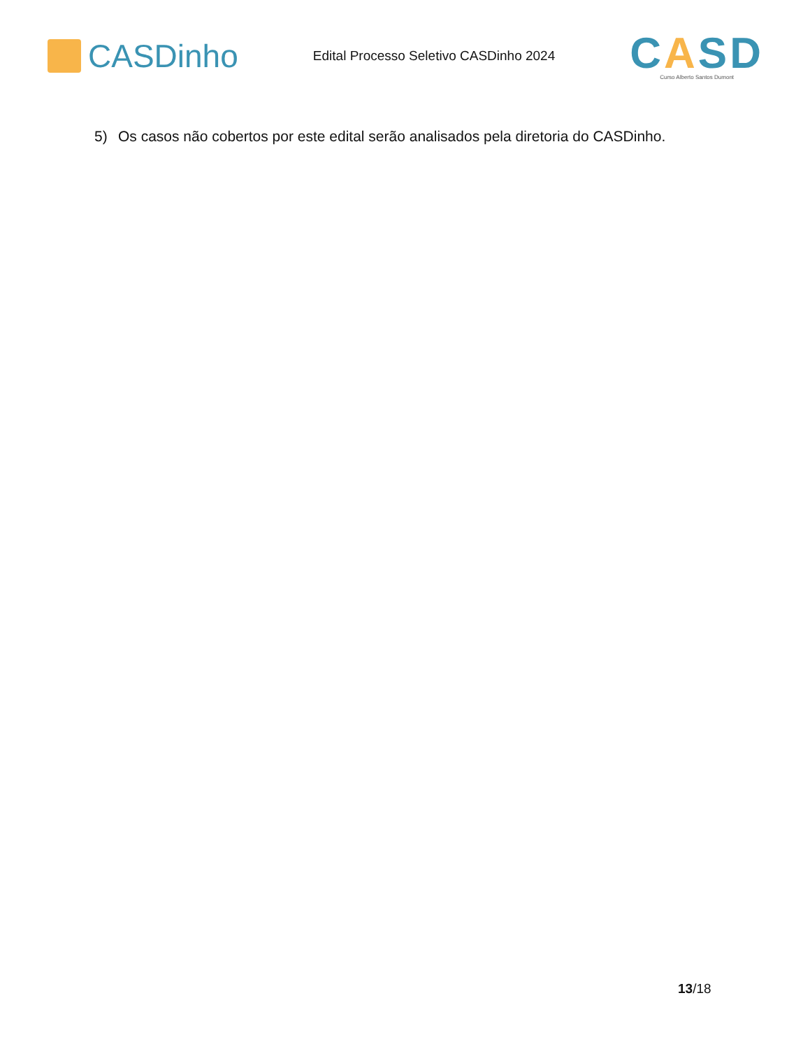CASDinho
Edital Processo Seletivo CASDinho 2024
CASD
Curso Alberto Santos Dumont
5) Os casos não cobertos por este edital serão analisados pela diretoria do CASDinho.
13/18